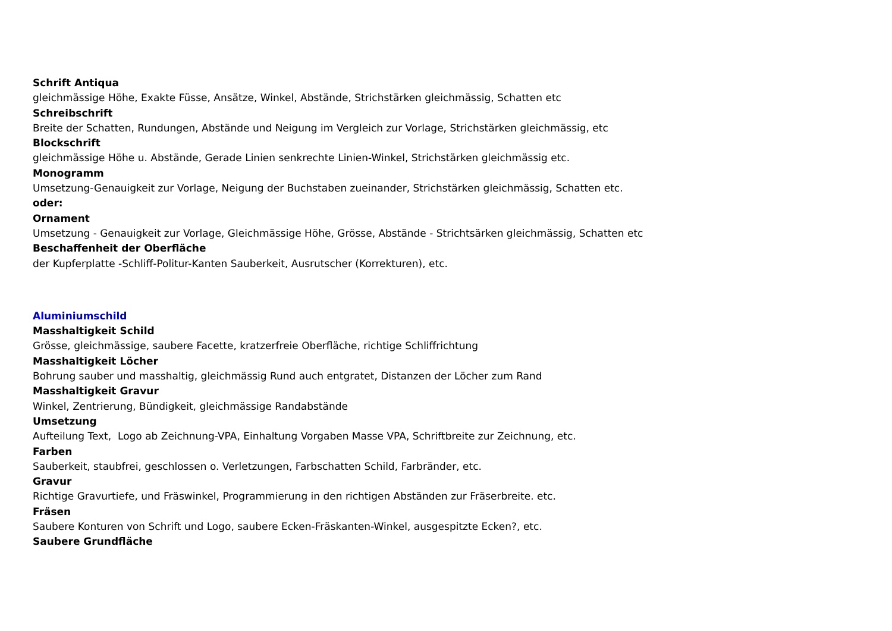Schrift Antiqua
gleichmässige Höhe, Exakte Füsse, Ansätze, Winkel, Abstände, Strichstärken gleichmässig, Schatten etc
Schreibschrift
Breite der Schatten, Rundungen, Abstände und Neigung im Vergleich zur Vorlage, Strichstärken gleichmässig, etc
Blockschrift
gleichmässige Höhe u. Abstände, Gerade Linien senkrechte Linien-Winkel, Strichstärken gleichmässig etc.
Monogramm
Umsetzung-Genauigkeit zur Vorlage, Neigung der Buchstaben zueinander, Strichstärken gleichmässig, Schatten etc.
oder:
Ornament
Umsetzung - Genauigkeit zur Vorlage, Gleichmässige Höhe, Grösse, Abstände - Strichtsärken gleichmässig, Schatten etc
Beschaffenheit der Oberfläche
der Kupferplatte -Schliff-Politur-Kanten Sauberkeit, Ausrutscher (Korrekturen), etc.
Aluminiumschild
Masshaltigkeit Schild
Grösse, gleichmässige, saubere Facette, kratzerfreie Oberfläche, richtige Schliffrichtung
Masshaltigkeit Löcher
Bohrung sauber und masshaltig, gleichmässig Rund auch entgratet, Distanzen der Löcher zum Rand
Masshaltigkeit Gravur
Winkel, Zentrierung, Bündigkeit, gleichmässige Randabstände
Umsetzung
Aufteilung Text, Logo ab Zeichnung-VPA, Einhaltung Vorgaben Masse VPA, Schriftbreite zur Zeichnung, etc.
Farben
Sauberkeit, staubfrei, geschlossen o. Verletzungen, Farbschatten Schild, Farbränder, etc.
Gravur
Richtige Gravurtiefe, und Fräswinkel, Programmierung in den richtigen Abständen zur Fräserbreite. etc.
Fräsen
Saubere Konturen von Schrift und Logo, saubere Ecken-Fräskanten-Winkel, ausgespitzte Ecken?, etc.
Saubere Grundfläche